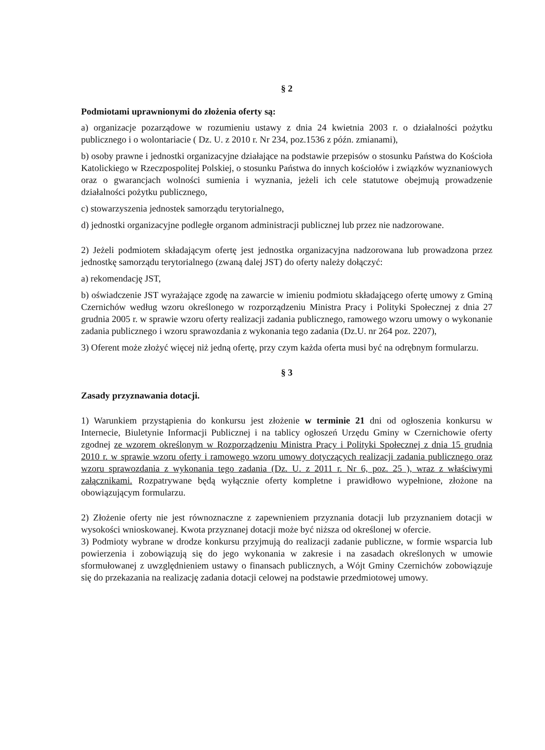§ 2
Podmiotami uprawnionymi do złożenia oferty są:
a) organizacje pozarządowe w rozumieniu ustawy z dnia 24 kwietnia 2003 r. o działalności pożytku publicznego i o wolontariacie ( Dz. U. z 2010 r. Nr 234, poz.1536 z późn. zmianami),
b) osoby prawne i jednostki organizacyjne działające na podstawie przepisów o stosunku Państwa do Kościoła Katolickiego w Rzeczpospolitej Polskiej, o stosunku Państwa do innych kościołów i związków wyznaniowych oraz o gwarancjach wolności sumienia i wyznania, jeżeli ich cele statutowe obejmują prowadzenie działalności pożytku publicznego,
c) stowarzyszenia jednostek samorządu terytorialnego,
d) jednostki organizacyjne podległe organom administracji publicznej lub przez nie nadzorowane.
2) Jeżeli podmiotem składającym ofertę jest jednostka organizacyjna nadzorowana lub prowadzona przez jednostkę samorządu terytorialnego (zwaną dalej JST) do oferty należy dołączyć:
a) rekomendację JST,
b) oświadczenie JST wyrażające zgodę na zawarcie w imieniu podmiotu składającego ofertę umowy z Gminą Czernichów według wzoru określonego w rozporządzeniu Ministra Pracy i Polityki Społecznej z dnia 27 grudnia 2005 r. w sprawie wzoru oferty realizacji zadania publicznego, ramowego wzoru umowy o wykonanie zadania publicznego i wzoru sprawozdania z wykonania tego zadania (Dz.U. nr 264 poz. 2207),
3) Oferent może złożyć więcej niż jedną ofertę, przy czym każda oferta musi być na odrębnym formularzu.
§ 3
Zasady przyznawania dotacji.
1) Warunkiem przystąpienia do konkursu jest złożenie w terminie 21 dni od ogłoszenia konkursu w Internecie, Biuletynie Informacji Publicznej i na tablicy ogłoszeń Urzędu Gminy w Czernichowie oferty zgodnej ze wzorem określonym w Rozporządzeniu Ministra Pracy i Polityki Społecznej z dnia 15 grudnia 2010 r. w sprawie wzoru oferty i ramowego wzoru umowy dotyczących realizacji zadania publicznego oraz wzoru sprawozdania z wykonania tego zadania (Dz. U. z 2011 r. Nr 6, poz. 25 ), wraz z właściwymi załącznikami. Rozpatrywane będą wyłącznie oferty kompletne i prawidłowo wypełnione, złożone na obowiązującym formularzu.
2) Złożenie oferty nie jest równoznaczne z zapewnieniem przyznania dotacji lub przyznaniem dotacji w wysokości wnioskowanej. Kwota przyznanej dotacji może być niższa od określonej w ofercie.
3) Podmioty wybrane w drodze konkursu przyjmują do realizacji zadanie publiczne, w formie wsparcia lub powierzenia i zobowiązują się do jego wykonania w zakresie i na zasadach określonych w umowie sformułowanej z uwzględnieniem ustawy o finansach publicznych, a Wójt Gminy Czernichów zobowiązuje się do przekazania na realizację zadania dotacji celowej na podstawie przedmiotowej umowy.